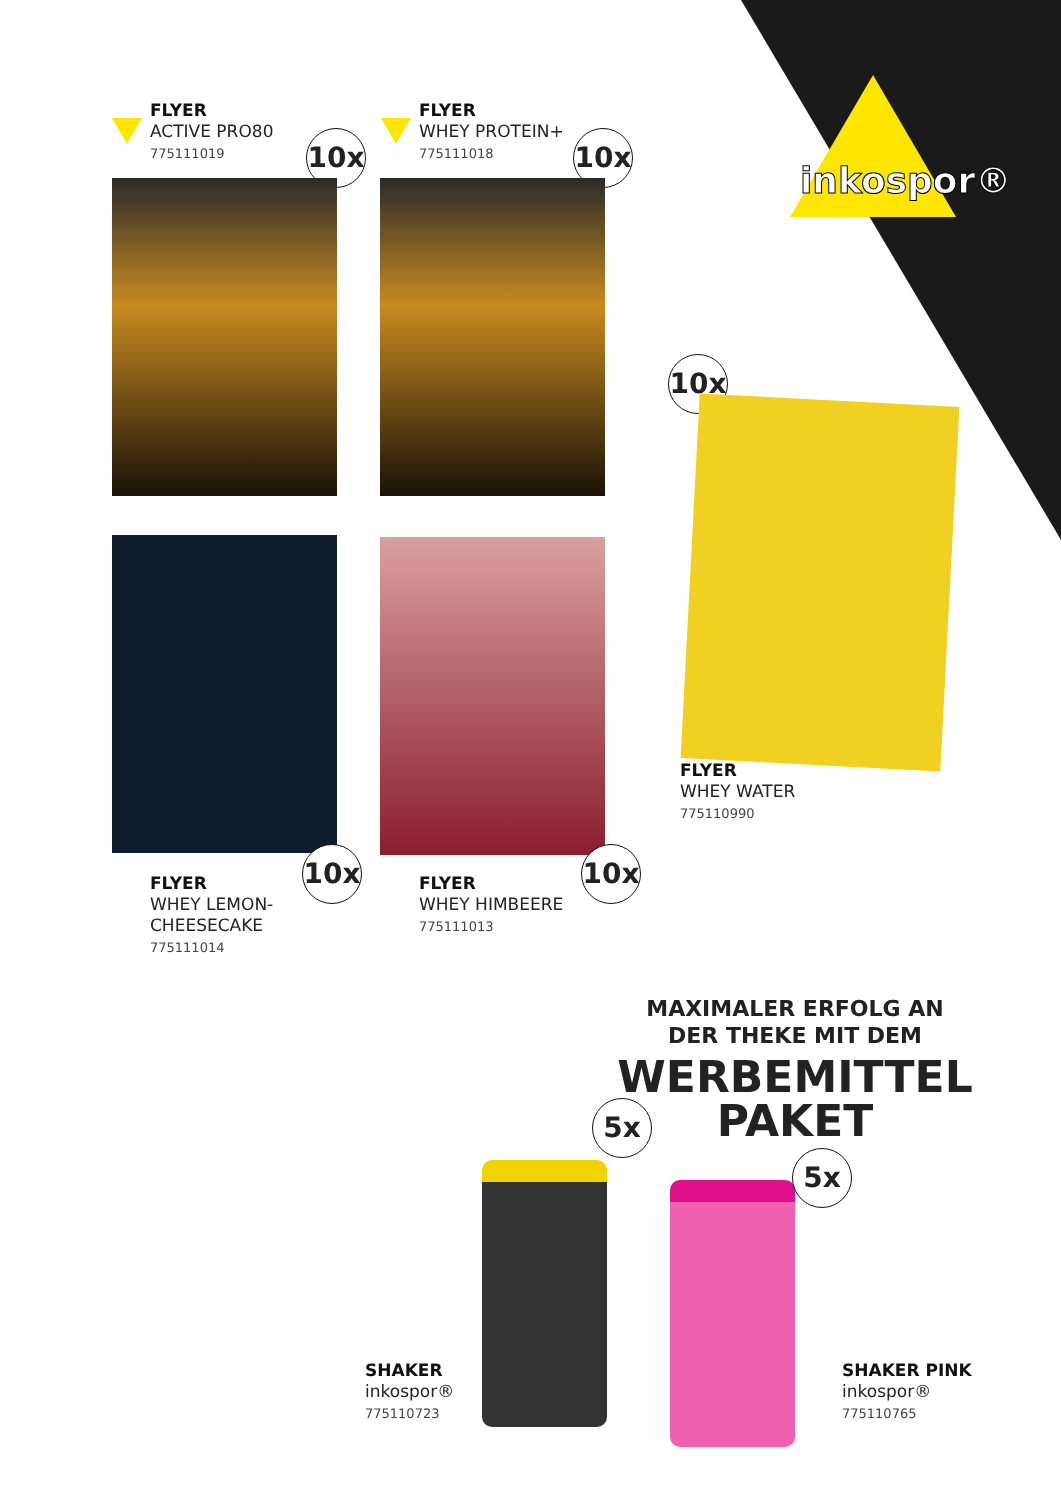inkospor®
FLYER
ACTIVE PRO80
775111019
10x
FLYER
WHEY PROTEIN+
775111018
10x
10x 10x
FLYER
WHEY LEMON-
CHEESECAKE
775111014
FLYER
WHEY HIMBEERE
775111013
10x
FLYER
WHEY WATER
775110990
MAXIMALER ERFOLG AN
DER THEKE MIT DEM
WERBEMITTEL
PAKET
5x
5x
SHAKER
inkospor®
775110723
SHAKER PINK
inkospor®
775110765